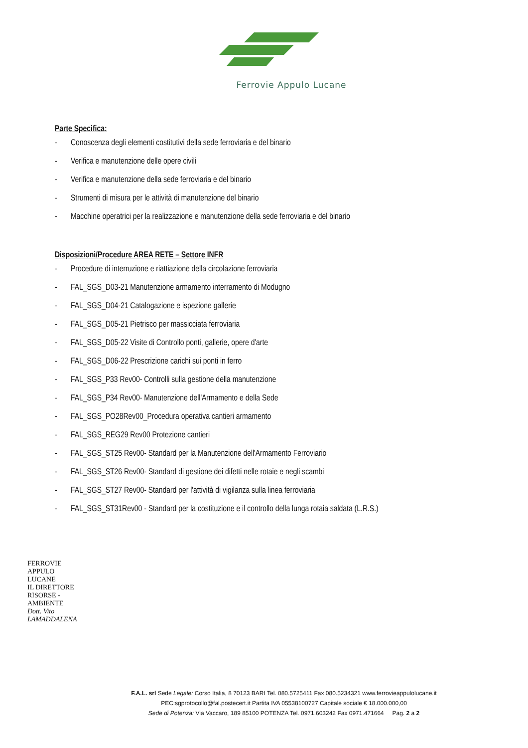Ferrovie Appulo Lucane
Parte Specifica:
- Conoscenza degli elementi costitutivi della sede ferroviaria e del binario
- Verifica e manutenzione delle opere civili
- Verifica e manutenzione della sede ferroviaria e del binario
- Strumenti di misura per le attività di manutenzione del binario
- Macchine operatrici per la realizzazione e manutenzione della sede ferroviaria e del binario
Disposizioni/Procedure AREA RETE – Settore INFR
- Procedure di interruzione e riattiazione della circolazione ferroviaria
- FAL_SGS_D03-21 Manutenzione armamento interramento di Modugno
- FAL_SGS_D04-21 Catalogazione e ispezione gallerie
- FAL_SGS_D05-21 Pietrisco per massicciata ferroviaria
- FAL_SGS_D05-22 Visite di Controllo ponti, gallerie, opere d'arte
- FAL_SGS_D06-22 Prescrizione carichi sui ponti in ferro
- FAL_SGS_P33 Rev00- Controlli sulla gestione della manutenzione
- FAL_SGS_P34 Rev00- Manutenzione dell'Armamento e della Sede
- FAL_SGS_PO28Rev00_Procedura operativa cantieri armamento
- FAL_SGS_REG29 Rev00 Protezione cantieri
- FAL_SGS_ST25 Rev00- Standard per la Manutenzione dell'Armamento Ferroviario
- FAL_SGS_ST26 Rev00- Standard di gestione dei difetti nelle rotaie e negli scambi
- FAL_SGS_ST27 Rev00- Standard per l'attività di vigilanza sulla linea ferroviaria
- FAL_SGS_ST31Rev00 - Standard per la costituzione e il controllo della lunga rotaia saldata (L.R.S.)
FERROVIE APPULO LUCANE
IL DIRETTORE
RISORSE - AMBIENTE
Dott. Vito LAMADDALENA
F.A.L. srl Sede Legale: Corso Italia, 8 70123 BARI Tel. 080.5725411 Fax 080.5234321 www.ferrovieappulolucane.it
PEC:sgprotocollo@fal.postecert.it Partita IVA 05538100727 Capitale sociale € 18.000.000,00
Sede di Potenza: Via Vaccaro, 189 85100 POTENZA Tel. 0971.603242 Fax 0971.471664 Pag. 2 a 2